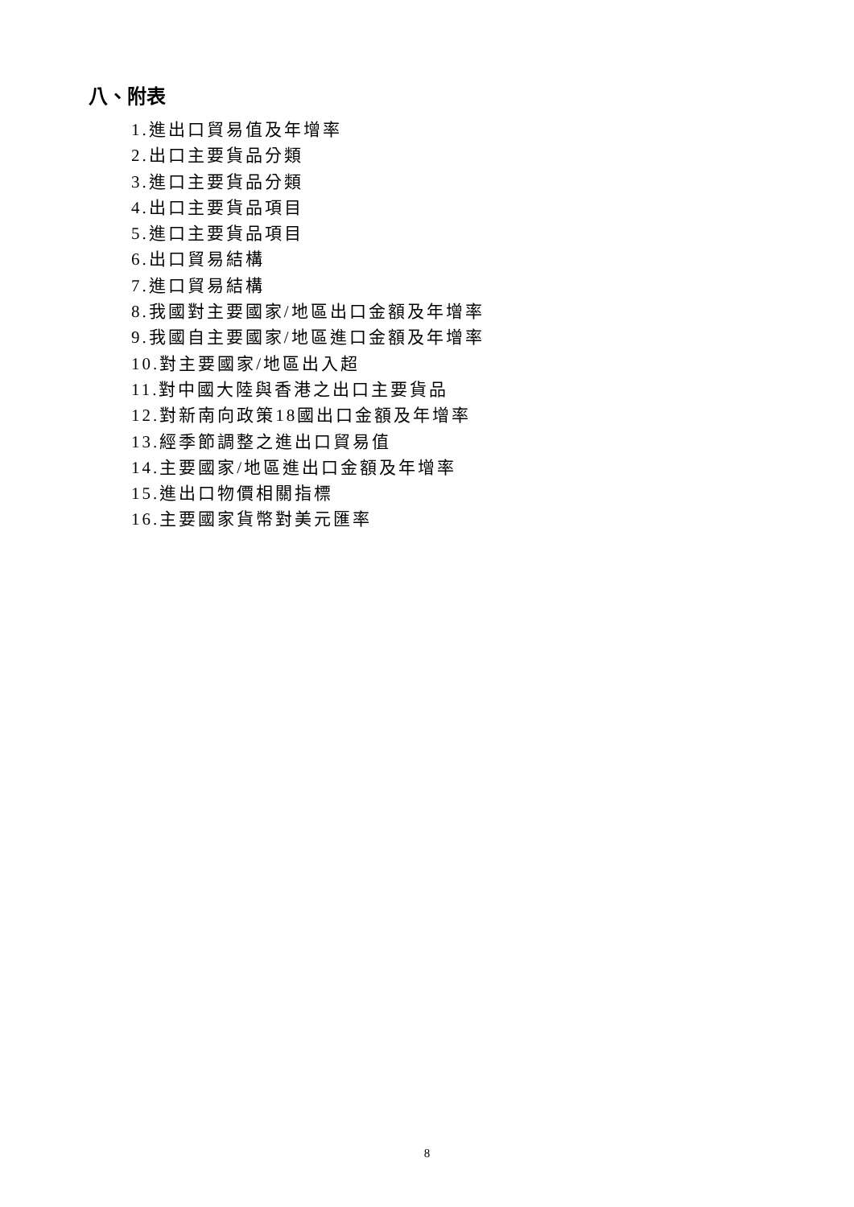八、附表
1.進出口貿易值及年增率
2.出口主要貨品分類
3.進口主要貨品分類
4.出口主要貨品項目
5.進口主要貨品項目
6.出口貿易結構
7.進口貿易結構
8.我國對主要國家/地區出口金額及年增率
9.我國自主要國家/地區進口金額及年增率
10.對主要國家/地區出入超
11.對中國大陸與香港之出口主要貨品
12.對新南向政策18國出口金額及年增率
13.經季節調整之進出口貿易值
14.主要國家/地區進出口金額及年增率
15.進出口物價相關指標
16.主要國家貨幣對美元匯率
8